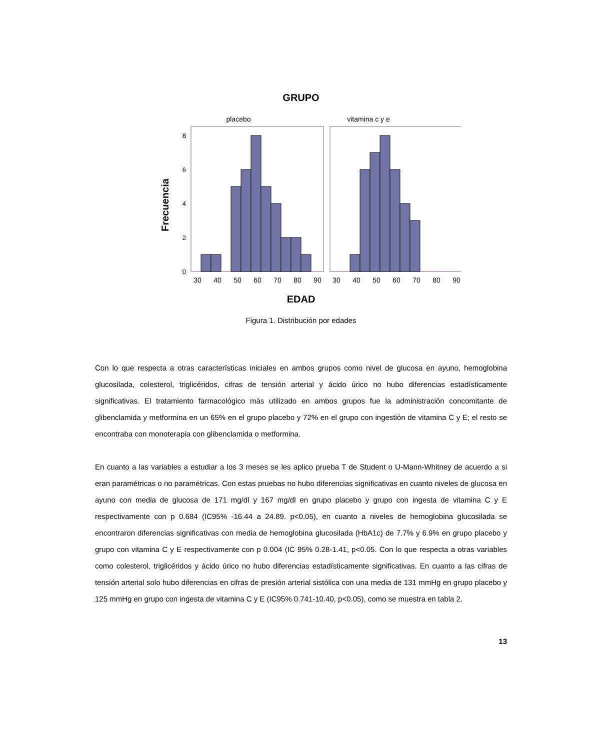GRUPO
placebo
vitamina c y e
0
2
4
6
8
30
40
50
60
70
80
90
30
40
50
60
70
80
90
EDAD
Frecuencia
Figura 1. Distribución por edades
Con lo que respecta a otras características iniciales en ambos grupos como nivel de glucosa en ayuno, hemoglobina glucosilada, colesterol, triglicéridos, cifras de tensión arterial y ácido úrico no hubo diferencias estadísticamente significativas. El tratamiento farmacológico más utilizado en ambos grupos fue la administración concomitante de glibenclamida y metformina en un 65% en el grupo placebo y 72% en el grupo con ingestión de vitamina C y E; el resto se encontraba con monoterapia con glibenclamida o metformina.
En cuanto a las variables a estudiar a los 3 meses se les aplico prueba T de Student o U-Mann-Whitney de acuerdo a si eran paramétricas o no paramétricas. Con estas pruebas no hubo diferencias significativas en cuanto niveles de glucosa en ayuno con media de glucosa de 171 mg/dl y 167 mg/dl en grupo placebo y grupo con ingesta de vitamina C y E respectivamente con p 0.684 (IC95% -16.44 a 24.89. p<0.05), en cuanto a niveles de hemoglobina glucosilada se encontraron diferencias significativas con media de hemoglobina glucosilada (HbA1c) de 7.7% y 6.9% en grupo placebo y grupo con vitamina C y E respectivamente con p 0.004 (IC 95% 0.28-1.41, p<0.05. Con lo que respecta a otras variables como colesterol, triglicéridos y ácido úrico no hubo diferencias estadísticamente significativas. En cuanto a las cifras de tensión arterial solo hubo diferencias en cifras de presión arterial sistólica con una media de 131 mmHg en grupo placebo y 125 mmHg en grupo con ingesta de vitamina C y E (IC95% 0.741-10.40, p<0.05), como se muestra en tabla 2.
13